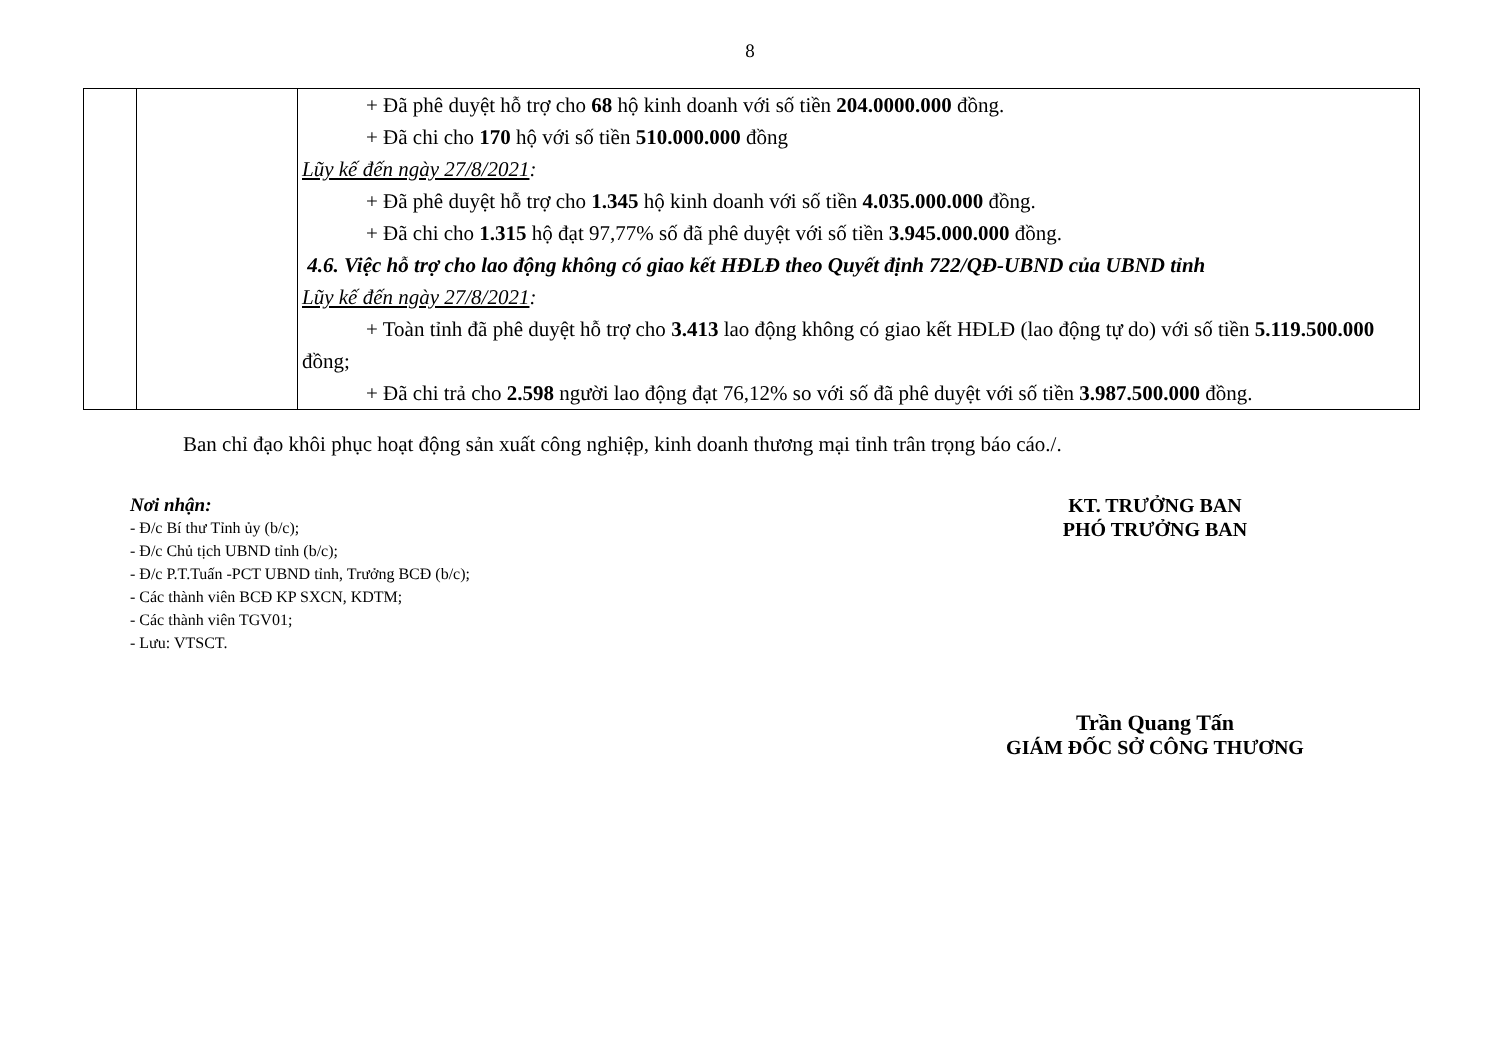8
| | | + Đã phê duyệt hỗ trợ cho 68 hộ kinh doanh với số tiền 204.0000.000 đồng. + Đã chi cho 170 hộ với số tiền 510.000.000 đồng Lũy kế đến ngày 27/8/2021 : + Đã phê duyệt hỗ trợ cho 1.345 hộ kinh doanh với số tiền 4.035.000.000 đồng. + Đã chi cho 1.315 hộ đạt 97,77% số đã phê duyệt với số tiền 3.945.000.000 đồng. 4.6. Việc hỗ trợ cho lao động không có giao kết HĐLĐ theo Quyết định 722/QĐ-UBND của UBND tỉnh Lũy kế đến ngày 27/8/2021 : + Toàn tỉnh đã phê duyệt hỗ trợ cho 3.413 lao động không có giao kết HĐLĐ (lao động tự do) với số tiền 5.119.500.000 đồng; + Đã chi trả cho 2.598 người lao động đạt 76,12% so với số đã phê duyệt với số tiền 3.987.500.000 đồng. |
Ban chỉ đạo khôi phục hoạt động sản xuất công nghiệp, kinh doanh thương mại tỉnh trân trọng báo cáo./.
Nơi nhận:
- Đ/c Bí thư Tỉnh ủy (b/c);
- Đ/c Chủ tịch UBND tỉnh (b/c);
- Đ/c P.T.Tuấn -PCT UBND tỉnh, Trưởng BCĐ (b/c);
- Các thành viên BCĐ KP SXCN, KDTM;
- Các thành viên TGV01;
- Lưu: VTSCT.
KT. TRƯỞNG BAN
PHÓ TRƯỞNG BAN
Trần Quang Tấn
GIÁM ĐỐC SỞ CÔNG THƯƠNG